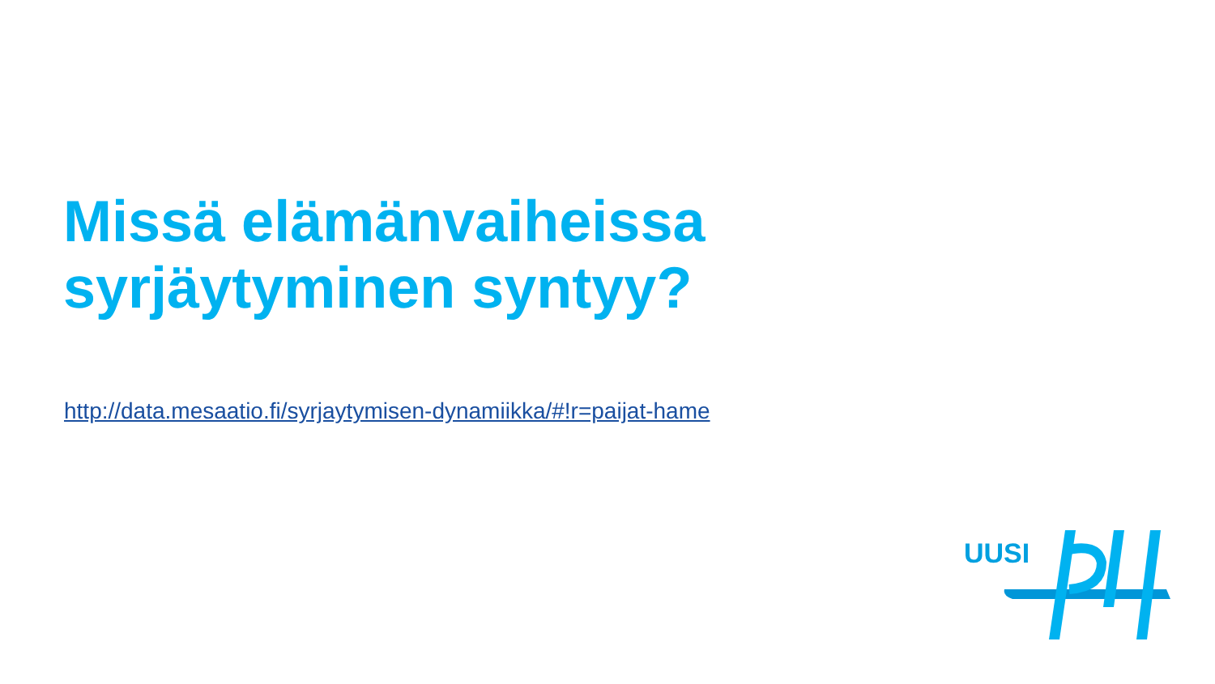Missä elämänvaiheissa
syrjäytyminen syntyy?
http://data.mesaatio.fi/syrjaytymisen-dynamiikka/#!r=paijat-hame
UUSI